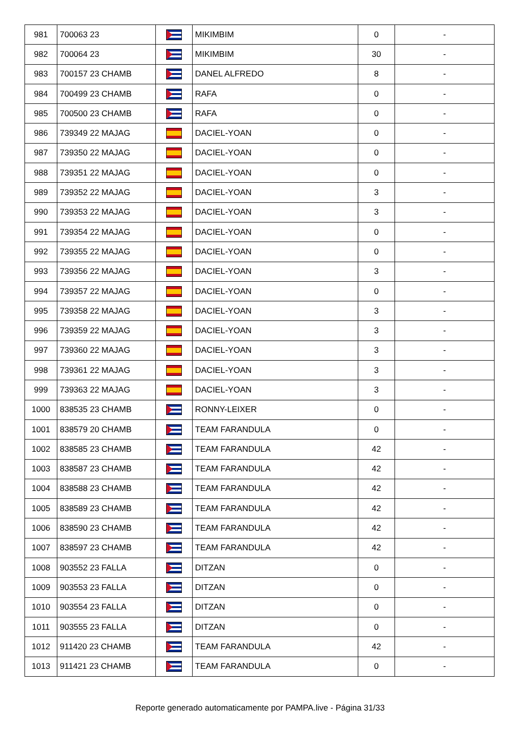| 981 | 700063 23 | | MIKIMBIM | 0 | - |
| 982 | 700064 23 | | MIKIMBIM | 30 | - |
| 983 | 700157 23 CHAMB | | DANEL ALFREDO | 8 | - |
| 984 | 700499 23 CHAMB | | RAFA | 0 | - |
| 985 | 700500 23 CHAMB | | RAFA | 0 | - |
| 986 | 739349 22 MAJAG | | DACIEL-YOAN | 0 | - |
| 987 | 739350 22 MAJAG | | DACIEL-YOAN | 0 | - |
| 988 | 739351 22 MAJAG | | DACIEL-YOAN | 0 | - |
| 989 | 739352 22 MAJAG | | DACIEL-YOAN | 3 | - |
| 990 | 739353 22 MAJAG | | DACIEL-YOAN | 3 | - |
| 991 | 739354 22 MAJAG | | DACIEL-YOAN | 0 | - |
| 992 | 739355 22 MAJAG | | DACIEL-YOAN | 0 | - |
| 993 | 739356 22 MAJAG | | DACIEL-YOAN | 3 | - |
| 994 | 739357 22 MAJAG | | DACIEL-YOAN | 0 | - |
| 995 | 739358 22 MAJAG | | DACIEL-YOAN | 3 | - |
| 996 | 739359 22 MAJAG | | DACIEL-YOAN | 3 | - |
| 997 | 739360 22 MAJAG | | DACIEL-YOAN | 3 | - |
| 998 | 739361 22 MAJAG | | DACIEL-YOAN | 3 | - |
| 999 | 739363 22 MAJAG | | DACIEL-YOAN | 3 | - |
| 1000 | 838535 23 CHAMB | | RONNY-LEIXER | 0 | - |
| 1001 | 838579 20 CHAMB | | TEAM FARANDULA | 0 | - |
| 1002 | 838585 23 CHAMB | | TEAM FARANDULA | 42 | - |
| 1003 | 838587 23 CHAMB | | TEAM FARANDULA | 42 | - |
| 1004 | 838588 23 CHAMB | | TEAM FARANDULA | 42 | - |
| 1005 | 838589 23 CHAMB | | TEAM FARANDULA | 42 | - |
| 1006 | 838590 23 CHAMB | | TEAM FARANDULA | 42 | - |
| 1007 | 838597 23 CHAMB | | TEAM FARANDULA | 42 | - |
| 1008 | 903552 23 FALLA | | DITZAN | 0 | - |
| 1009 | 903553 23 FALLA | | DITZAN | 0 | - |
| 1010 | 903554 23 FALLA | | DITZAN | 0 | - |
| 1011 | 903555 23 FALLA | | DITZAN | 0 | - |
| 1012 | 911420 23 CHAMB | | TEAM FARANDULA | 42 | - |
| 1013 | 911421 23 CHAMB | | TEAM FARANDULA | 0 | - |
Reporte generado automaticamente por PAMPA.live - Página 31/33